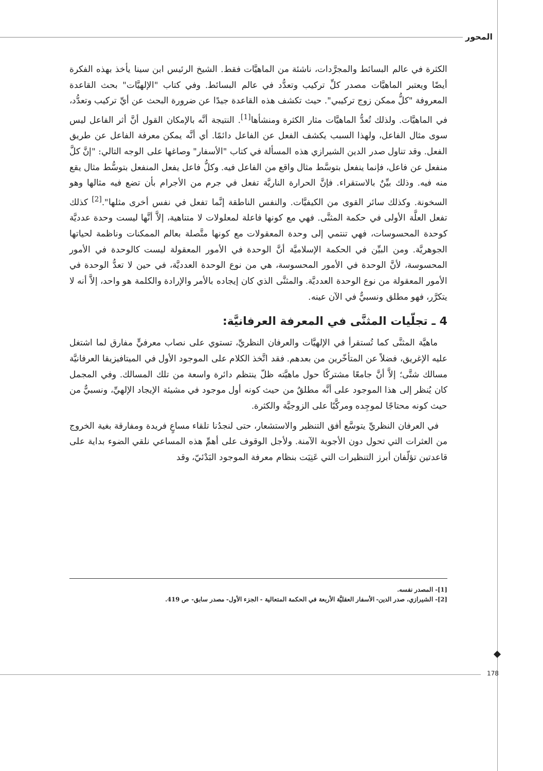المحور
الكثرة في عالم البسائط والمجرَّدات، ناشئة من الماهيَّات فقط. الشيخ الرئيس ابن سينا يأخذ بهذه الفكرة أيضًا ويعتبر الماهيَّات مصدر كلِّ تركيب وتعدُّد في عالم البسائط. وفي كتاب "الإلهيَّات" بحث القاعدة المعروفة "كلُّ ممكن زوج تركيبي". حيث تكشف هذه القاعدة جيدًا عن ضرورة البحث عن أيِّ تركيب وتعدُّد، في الماهيَّات. ولذلك تُعدُّ الماهيَّات مثار الكثرة ومنشأها<sup>[1]</sup>. النتيجة أنَّه بالإمكان القول أنَّ أثر الفاعل ليس سوى مثال الفاعل، ولهذا السبب يكشف الفعل عن الفاعل دائمًا. أي أنَّه يمكن معرفة الفاعل عن طريق الفعل. وقد تناول صدر الدين الشيرازي هذه المسألة في كتاب "الأسفار" وصاغها على الوجه التالي: "إنَّ كلَّ منفعل عن فاعل، فإنما ينفعل بتوسَّط مثال واقع من الفاعل فيه. وكلُّ فاعل يفعل المنفعل بتوسُّط مثال يقع منه فيه. وذلك بيِّنٌ بالاستقراء. فإنَّ الحرارة الناريَّة تفعل في جرم من الأجرام بأن تضع فيه مثالها وهو السخونة. وكذلك سائر القوى من الكيفيَّات. والنفس الناطقة إنَّما تفعل في نفس أخرى مثلها".<sup>[2]</sup> كذلك تفعل العلَّة الأولى في حكمة المثنَّى. فهي مع كونها فاعلة لمعلولات لا متناهية، إلاَّ أنَّها ليست وحدة عدديَّة كوحدة المحسوسات، فهي تنتمي إلى وحدة المعقولات مع كونها متَّصلة بعالم الممكنات وناظمة لحياتها الجوهريَّة. ومن البيِّن في الحكمة الإسلاميَّة أنَّ الوحدة في الأمور المعقولة ليست كالوحدة في الأمور المحسوسة، لأنَّ الوحدة في الأمور المحسوسة، هي من نوع الوحدة العدديَّة، في حين لا تعدُّ الوحدة في الأمور المعقولة من نوع الوحدة العدديَّة. والمثنَّى الذي كان إيجاده بالأمر والإرادة والكلمة هو واحد، إلاَّ أنه لا يتكرَّر، فهو مطلق ونسبيٌّ في الآن عينه.
4 ـ تجلّيات المثنَّى في المعرفة العرفانيَّة:
ماهيَّة المثنَّى كما تُستقرأ في الإلهيَّات والعرفان النظريِّ، تستوي على نصاب معرفيٍّ مفارق لما اشتغل عليه الإغريق، فضلاً عن المتأخّرين من بعدهم. فقد اتَّخذ الكلام على الموجود الأول في الميتافيزيقا العرفانيَّة مسالك شتَّى؛ إلاَّ أنَّ جامعًا مشتركًا حول ماهيَّته ظلّ ينتظم دائرة واسعة من تلك المسالك. وفي المجمل كان يُنظر إلى هذا الموجود على أنَّه مطلقٌ من حيث كونه أول موجود في مشيئة الإيجاد الإلهيِّ، ونسبيٌّ من حيث كونه محتاجًا لموجِده ومركَّبًا على الزوجيَّة والكثرة.
في العرفان النظريِّ يتوسَّع أفق التنظير والاستشعار، حتى لنجدُنا تلقاء مساعٍ فريدة ومفارقة بغية الخروج من العثرات التي تحول دون الأجوبة الآمنة. ولأجل الوقوف على أهمِّ هذه المساعي نلقي الضوء بداية على قاعدتين تؤلّفان أبرز التنظيرات التي عَنِيَت بنظام معرفة الموجود البَدْئيّ، وقد
[1]- المصدر نفسه.
[2]- الشيرازي، صدر الدين- الأسفار العقليَّة الأربعة في الحكمة المتعالية - الجزء الأول- مصدر سابق- ص 419.
178